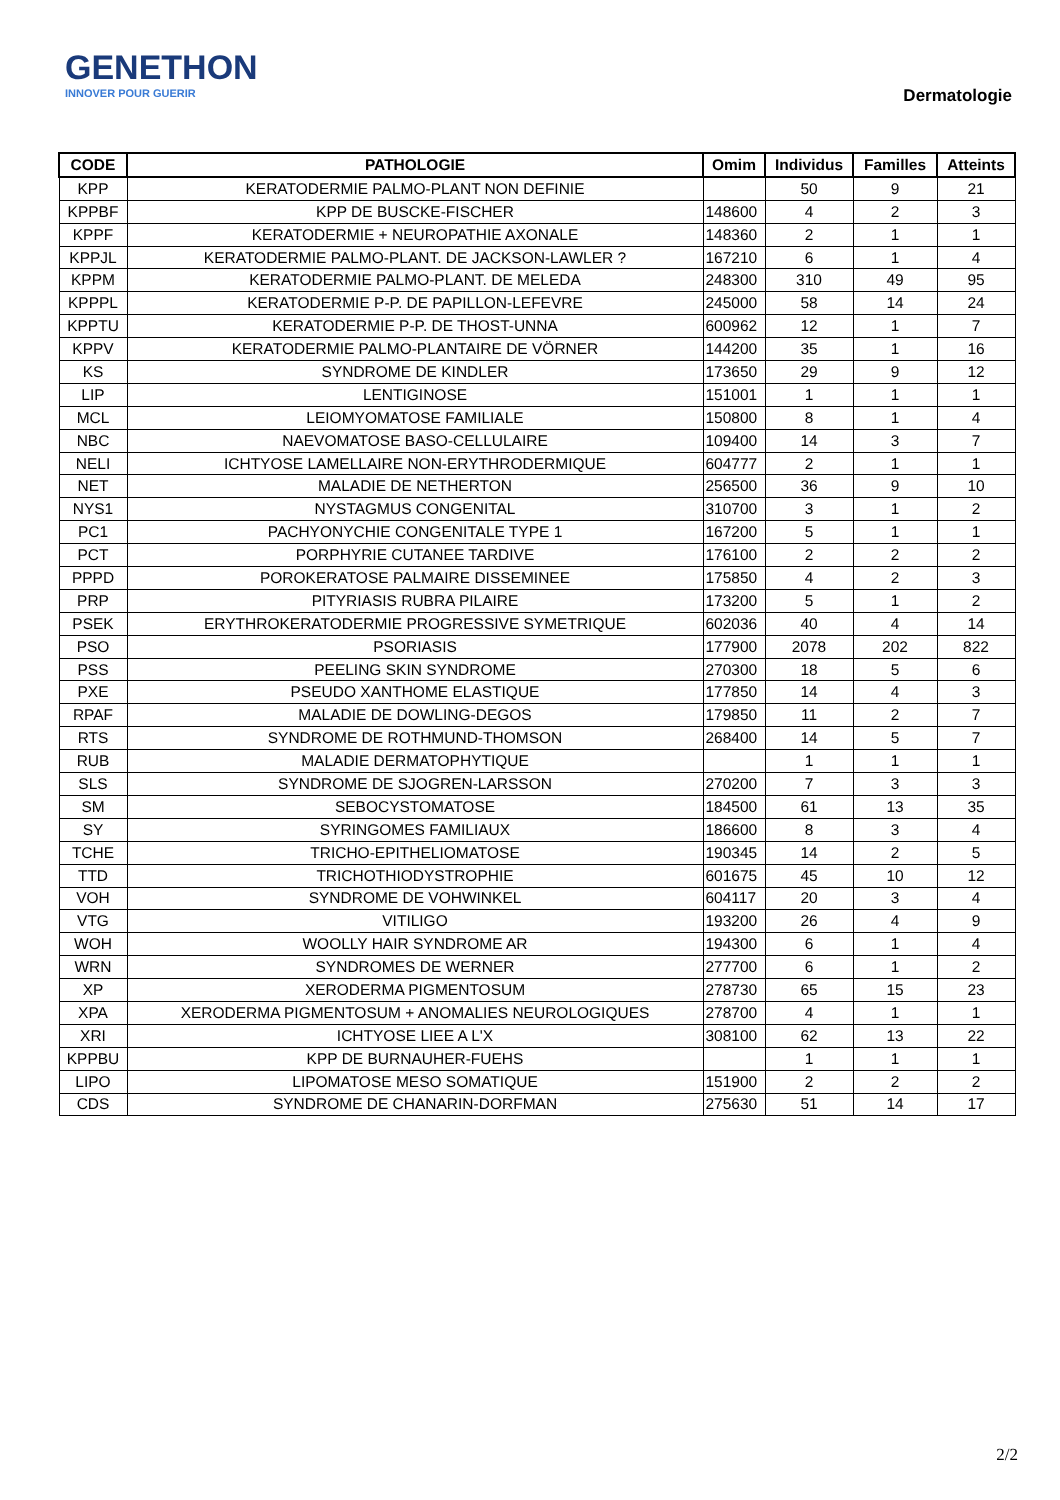GENETHON
INNOVER POUR GUERIR
Dermatologie
| CODE | PATHOLOGIE | Omim | Individus | Familles | Atteints |
| --- | --- | --- | --- | --- | --- |
| KPP | KERATODERMIE PALMO-PLANT NON DEFINIE | | 50 | 9 | 21 |
| KPPBF | KPP DE BUSCKE-FISCHER | 148600 | 4 | 2 | 3 |
| KPPF | KERATODERMIE + NEUROPATHIE AXONALE | 148360 | 2 | 1 | 1 |
| KPPJL | KERATODERMIE PALMO-PLANT. DE JACKSON-LAWLER ? | 167210 | 6 | 1 | 4 |
| KPPM | KERATODERMIE PALMO-PLANT. DE MELEDA | 248300 | 310 | 49 | 95 |
| KPPPL | KERATODERMIE P-P. DE PAPILLON-LEFEVRE | 245000 | 58 | 14 | 24 |
| KPPTU | KERATODERMIE P-P. DE THOST-UNNA | 600962 | 12 | 1 | 7 |
| KPPV | KERATODERMIE PALMO-PLANTAIRE DE VÖRNER | 144200 | 35 | 1 | 16 |
| KS | SYNDROME DE KINDLER | 173650 | 29 | 9 | 12 |
| LIP | LENTIGINOSE | 151001 | 1 | 1 | 1 |
| MCL | LEIOMYOMATOSE FAMILIALE | 150800 | 8 | 1 | 4 |
| NBC | NAEVOMATOSE BASO-CELLULAIRE | 109400 | 14 | 3 | 7 |
| NELI | ICHTYOSE LAMELLAIRE NON-ERYTHRODERMIQUE | 604777 | 2 | 1 | 1 |
| NET | MALADIE DE NETHERTON | 256500 | 36 | 9 | 10 |
| NYS1 | NYSTAGMUS CONGENITAL | 310700 | 3 | 1 | 2 |
| PC1 | PACHYONYCHIE CONGENITALE TYPE 1 | 167200 | 5 | 1 | 1 |
| PCT | PORPHYRIE CUTANEE TARDIVE | 176100 | 2 | 2 | 2 |
| PPPD | POROKERATOSE PALMAIRE DISSEMINEE | 175850 | 4 | 2 | 3 |
| PRP | PITYRIASIS RUBRA PILAIRE | 173200 | 5 | 1 | 2 |
| PSEK | ERYTHROKERATODERMIE PROGRESSIVE SYMETRIQUE | 602036 | 40 | 4 | 14 |
| PSO | PSORIASIS | 177900 | 2078 | 202 | 822 |
| PSS | PEELING SKIN SYNDROME | 270300 | 18 | 5 | 6 |
| PXE | PSEUDO XANTHOME ELASTIQUE | 177850 | 14 | 4 | 3 |
| RPAF | MALADIE DE DOWLING-DEGOS | 179850 | 11 | 2 | 7 |
| RTS | SYNDROME DE ROTHMUND-THOMSON | 268400 | 14 | 5 | 7 |
| RUB | MALADIE DERMATOPHYTIQUE | | 1 | 1 | 1 |
| SLS | SYNDROME DE SJOGREN-LARSSON | 270200 | 7 | 3 | 3 |
| SM | SEBOCYSTOMATOSE | 184500 | 61 | 13 | 35 |
| SY | SYRINGOMES FAMILIAUX | 186600 | 8 | 3 | 4 |
| TCHE | TRICHO-EPITHELIOMATOSE | 190345 | 14 | 2 | 5 |
| TTD | TRICHOTHIODYSTROPHIE | 601675 | 45 | 10 | 12 |
| VOH | SYNDROME DE VOHWINKEL | 604117 | 20 | 3 | 4 |
| VTG | VITILIGO | 193200 | 26 | 4 | 9 |
| WOH | WOOLLY HAIR SYNDROME AR | 194300 | 6 | 1 | 4 |
| WRN | SYNDROMES DE WERNER | 277700 | 6 | 1 | 2 |
| XP | XERODERMA PIGMENTOSUM | 278730 | 65 | 15 | 23 |
| XPA | XERODERMA PIGMENTOSUM + ANOMALIES NEUROLOGIQUES | 278700 | 4 | 1 | 1 |
| XRI | ICHTYOSE LIEE A L'X | 308100 | 62 | 13 | 22 |
| KPPBU | KPP DE BURNAUHER-FUEHS | | 1 | 1 | 1 |
| LIPO | LIPOMATOSE MESO SOMATIQUE | 151900 | 2 | 2 | 2 |
| CDS | SYNDROME DE CHANARIN-DORFMAN | 275630 | 51 | 14 | 17 |
2/2